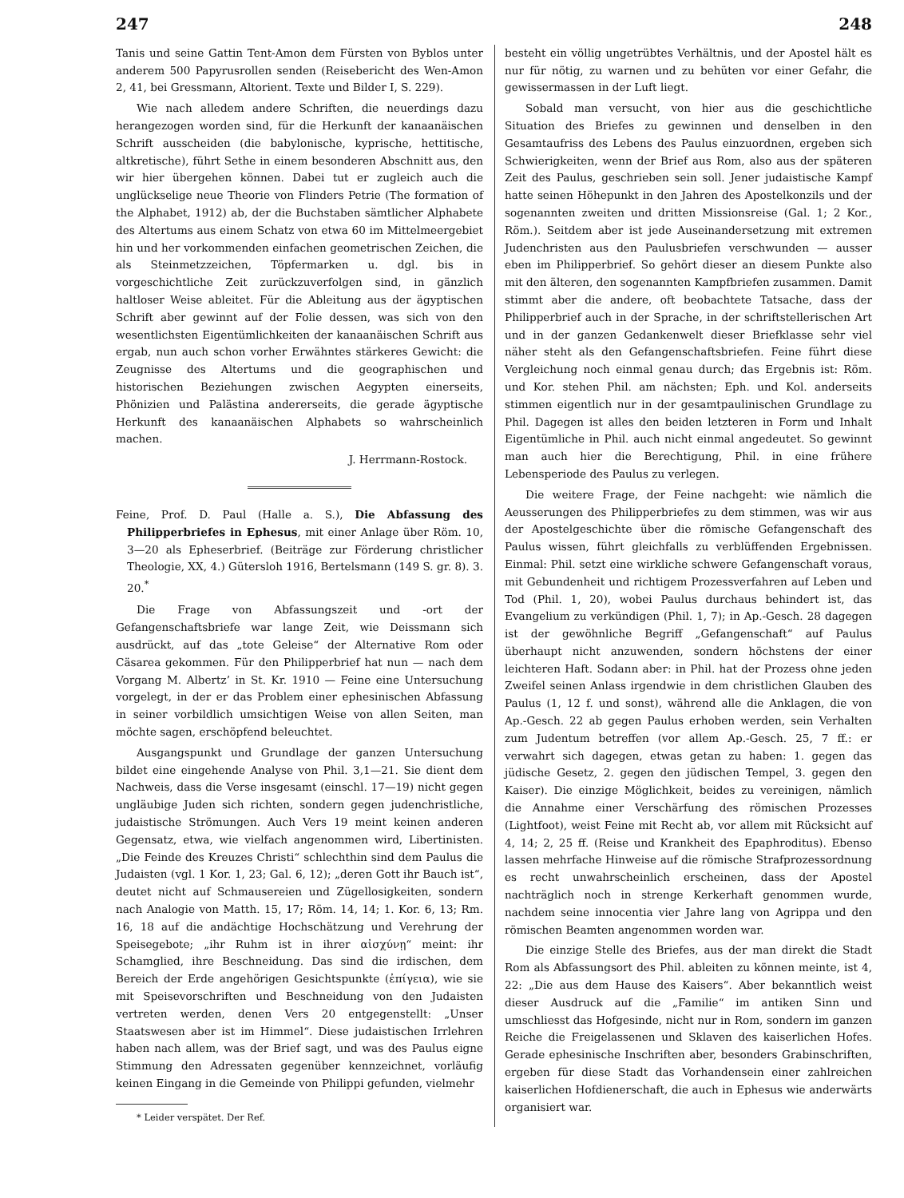247 248
Tanis und seine Gattin Tent-Amon dem Fürsten von Byblos unter anderem 500 Papyrusrollen senden (Reisebericht des Wen-Amon 2, 41, bei Gressmann, Altorient. Texte und Bilder I, S. 229).
Wie nach alledem andere Schriften, die neuerdings dazu herangezogen worden sind, für die Herkunft der kanaanäischen Schrift ausscheiden (die babylonische, kyprische, hettitische, altkretische), führt Sethe in einem besonderen Abschnitt aus, den wir hier übergehen können. Dabei tut er zugleich auch die unglückselige neue Theorie von Flinders Petrie (The formation of the Alphabet, 1912) ab, der die Buchstaben sämtlicher Alphabete des Altertums aus einem Schatz von etwa 60 im Mittelmeergebiet hin und her vorkommenden einfachen geometrischen Zeichen, die als Steinmetzzeichen, Töpfermarken u. dgl. bis in vorgeschichtliche Zeit zurückzuverfolgen sind, in gänzlich haltloser Weise ableitet. Für die Ableitung aus der ägyptischen Schrift aber gewinnt auf der Folie dessen, was sich von den wesentlichsten Eigentümlichkeiten der kanaanäischen Schrift aus ergab, nun auch schon vorher Erwähntes stärkeres Gewicht: die Zeugnisse des Altertums und die geographischen und historischen Beziehungen zwischen Aegypten einerseits, Phönizien und Palästina andererseits, die gerade ägyptische Herkunft des kanaanäischen Alphabets so wahrscheinlich machen.
J. Herrmann-Rostock.
Feine, Prof. D. Paul (Halle a. S.), Die Abfassung des Philipperbriefes in Ephesus, mit einer Anlage über Röm. 10, 3—20 als Epheserbrief. (Beiträge zur Förderung christlicher Theologie, XX, 4.) Gütersloh 1916, Bertelsmann (149 S. gr. 8). 3. 20.<sup>*</sup>
Die Frage von Abfassungszeit und -ort der Gefangenschaftsbriefe war lange Zeit, wie Deissmann sich ausdrückt, auf das „tote Geleise“ der Alternative Rom oder Cäsarea gekommen. Für den Philipperbrief hat nun — nach dem Vorgang M. Albertz’ in St. Kr. 1910 — Feine eine Untersuchung vorgelegt, in der er das Problem einer ephesinischen Abfassung in seiner vorbildlich umsichtigen Weise von allen Seiten, man möchte sagen, erschöpfend beleuchtet.
Ausgangspunkt und Grundlage der ganzen Untersuchung bildet eine eingehende Analyse von Phil. 3,1—21. Sie dient dem Nachweis, dass die Verse insgesamt (einschl. 17—19) nicht gegen ungläubige Juden sich richten, sondern gegen judenchristliche, judaistische Strömungen. Auch Vers 19 meint keinen anderen Gegensatz, etwa, wie vielfach angenommen wird, Libertinisten. „Die Feinde des Kreuzes Christi“ schlechthin sind dem Paulus die Judaisten (vgl. 1 Kor. 1, 23; Gal. 6, 12); „deren Gott ihr Bauch ist“, deutet nicht auf Schmausereien und Zügellosigkeiten, sondern nach Analogie von Matth. 15, 17; Röm. 14, 14; 1. Kor. 6, 13; Rm. 16, 18 auf die andächtige Hochschätzung und Verehrung der Speisegebote; „ihr Ruhm ist in ihrer αἰσχύνῃ“ meint: ihr Schamglied, ihre Beschneidung. Das sind die irdischen, dem Bereich der Erde angehörigen Gesichtspunkte (ἐπίγεια), wie sie mit Speisevorschriften und Beschneidung von den Judaisten vertreten werden, denen Vers 20 entgegenstellt: „Unser Staatswesen aber ist im Himmel“. Diese judaistischen Irrlehren haben nach allem, was der Brief sagt, und was des Paulus eigne Stimmung den Adressaten gegenüber kennzeichnet, vorläufig keinen Eingang in die Gemeinde von Philippi gefunden, vielmehr
* Leider verspätet. Der Ref.
besteht ein völlig ungetrübtes Verhältnis, und der Apostel hält es nur für nötig, zu warnen und zu behüten vor einer Gefahr, die gewissermassen in der Luft liegt.
Sobald man versucht, von hier aus die geschichtliche Situation des Briefes zu gewinnen und denselben in den Gesamtaufriss des Lebens des Paulus einzuordnen, ergeben sich Schwierigkeiten, wenn der Brief aus Rom, also aus der späteren Zeit des Paulus, geschrieben sein soll. Jener judaistische Kampf hatte seinen Höhepunkt in den Jahren des Apostelkonzils und der sogenannten zweiten und dritten Missionsreise (Gal. 1; 2 Kor., Röm.). Seitdem aber ist jede Auseinandersetzung mit extremen Judenchristen aus den Paulusbriefen verschwunden — ausser eben im Philipperbrief. So gehört dieser an diesem Punkte also mit den älteren, den sogenannten Kampfbriefen zusammen. Damit stimmt aber die andere, oft beobachtete Tatsache, dass der Philipperbrief auch in der Sprache, in der schriftstellerischen Art und in der ganzen Gedankenwelt dieser Briefklasse sehr viel näher steht als den Gefangenschaftsbriefen. Feine führt diese Vergleichung noch einmal genau durch; das Ergebnis ist: Röm. und Kor. stehen Phil. am nächsten; Eph. und Kol. anderseits stimmen eigentlich nur in der gesamtpaulinischen Grundlage zu Phil. Dagegen ist alles den beiden letzteren in Form und Inhalt Eigentümliche in Phil. auch nicht einmal angedeutet. So gewinnt man auch hier die Berechtigung, Phil. in eine frühere Lebensperiode des Paulus zu verlegen.
Die weitere Frage, der Feine nachgeht: wie nämlich die Aeusserungen des Philipperbriefes zu dem stimmen, was wir aus der Apostelgeschichte über die römische Gefangenschaft des Paulus wissen, führt gleichfalls zu verblüffenden Ergebnissen. Einmal: Phil. setzt eine wirkliche schwere Gefangenschaft voraus, mit Gebundenheit und richtigem Prozessverfahren auf Leben und Tod (Phil. 1, 20), wobei Paulus durchaus behindert ist, das Evangelium zu verkündigen (Phil. 1, 7); in Ap.-Gesch. 28 dagegen ist der gewöhnliche Begriff „Gefangenschaft“ auf Paulus überhaupt nicht anzuwenden, sondern höchstens der einer leichteren Haft. Sodann aber: in Phil. hat der Prozess ohne jeden Zweifel seinen Anlass irgendwie in dem christlichen Glauben des Paulus (1, 12 f. und sonst), während alle die Anklagen, die von Ap.-Gesch. 22 ab gegen Paulus erhoben werden, sein Verhalten zum Judentum betreffen (vor allem Ap.-Gesch. 25, 7 ff.: er verwahrt sich dagegen, etwas getan zu haben: 1. gegen das jüdische Gesetz, 2. gegen den jüdischen Tempel, 3. gegen den Kaiser). Die einzige Möglichkeit, beides zu vereinigen, nämlich die Annahme einer Verschärfung des römischen Prozesses (Lightfoot), weist Feine mit Recht ab, vor allem mit Rücksicht auf 4, 14; 2, 25 ff. (Reise und Krankheit des Epaphroditus). Ebenso lassen mehrfache Hinweise auf die römische Strafprozessordnung es recht unwahrscheinlich erscheinen, dass der Apostel nachträglich noch in strenge Kerkerhaft genommen wurde, nachdem seine innocentia vier Jahre lang von Agrippa und den römischen Beamten angenommen worden war.
Die einzige Stelle des Briefes, aus der man direkt die Stadt Rom als Abfassungsort des Phil. ableiten zu können meinte, ist 4, 22: „Die aus dem Hause des Kaisers“. Aber bekanntlich weist dieser Ausdruck auf die „Familie“ im antiken Sinn und umschliesst das Hofgesinde, nicht nur in Rom, sondern im ganzen Reiche die Freigelassenen und Sklaven des kaiserlichen Hofes. Gerade ephesinische Inschriften aber, besonders Grabinschriften, ergeben für diese Stadt das Vorhandensein einer zahlreichen kaiserlichen Hofdienerschaft, die auch in Ephesus wie anderwärts organisiert war.